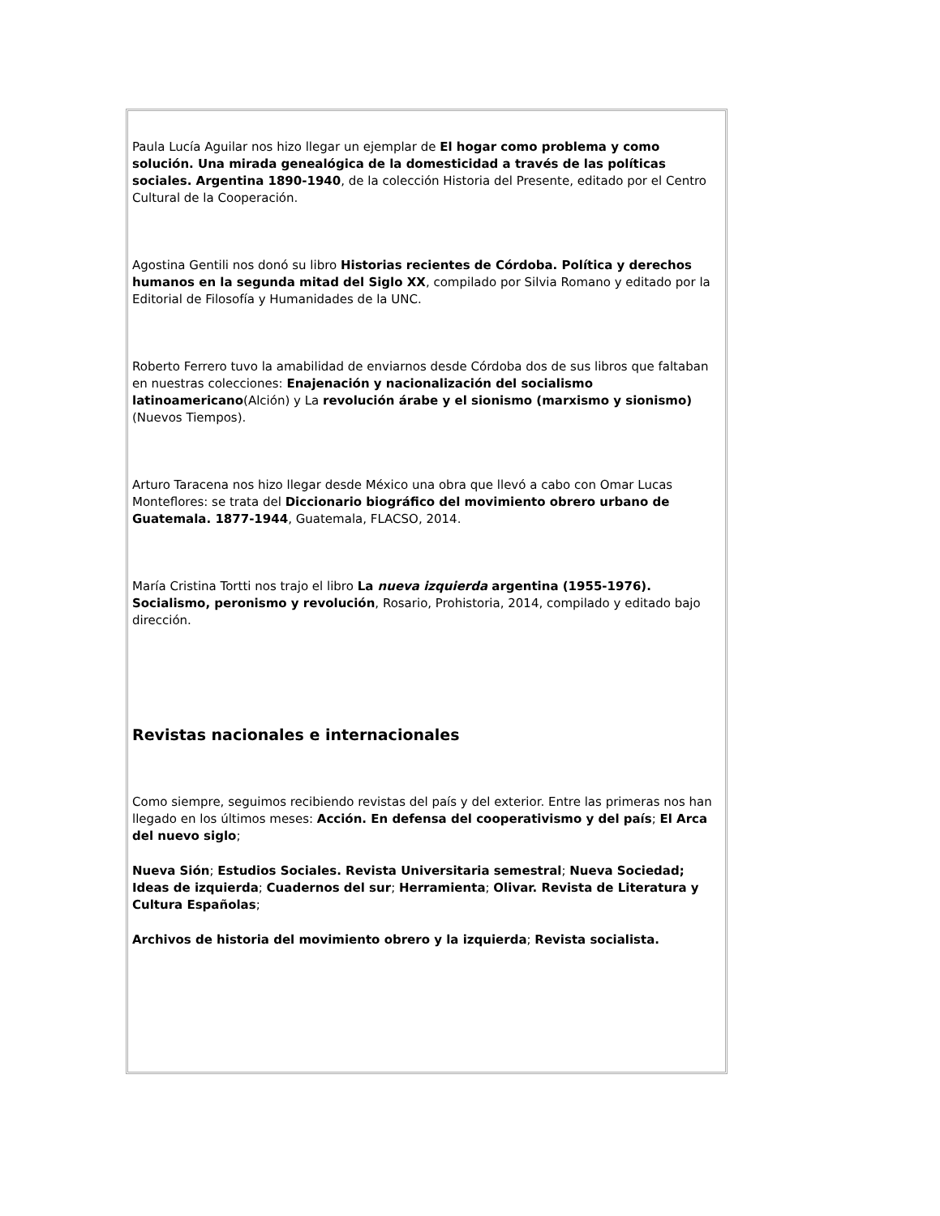Paula Lucía Aguilar nos hizo llegar un ejemplar de El hogar como problema y como solución. Una mirada genealógica de la domesticidad a través de las políticas sociales. Argentina 1890-1940, de la colección Historia del Presente, editado por el Centro Cultural de la Cooperación.
Agostina Gentili nos donó su libro Historias recientes de Córdoba. Política y derechos humanos en la segunda mitad del Siglo XX, compilado por Silvia Romano y editado por la Editorial de Filosofía y Humanidades de la UNC.
Roberto Ferrero tuvo la amabilidad de enviarnos desde Córdoba dos de sus libros que faltaban en nuestras colecciones: Enajenación y nacionalización del socialismo latinoamericano(Alción) y La revolución árabe y el sionismo (marxismo y sionismo) (Nuevos Tiempos).
Arturo Taracena nos hizo llegar desde México una obra que llevó a cabo con Omar Lucas Monteflores: se trata del Diccionario biográfico del movimiento obrero urbano de Guatemala. 1877-1944, Guatemala, FLACSO, 2014.
María Cristina Tortti nos trajo el libro La nueva izquierda argentina (1955-1976). Socialismo, peronismo y revolución, Rosario, Prohistoria, 2014, compilado y editado bajo dirección.
Revistas nacionales e internacionales
Como siempre, seguimos recibiendo revistas del país y del exterior. Entre las primeras nos han llegado en los últimos meses: Acción. En defensa del cooperativismo y del país; El Arca del nuevo siglo;
Nueva Sión; Estudios Sociales. Revista Universitaria semestral; Nueva Sociedad; Ideas de izquierda; Cuadernos del sur; Herramienta; Olivar. Revista de Literatura y Cultura Españolas;
Archivos de historia del movimiento obrero y la izquierda; Revista socialista.